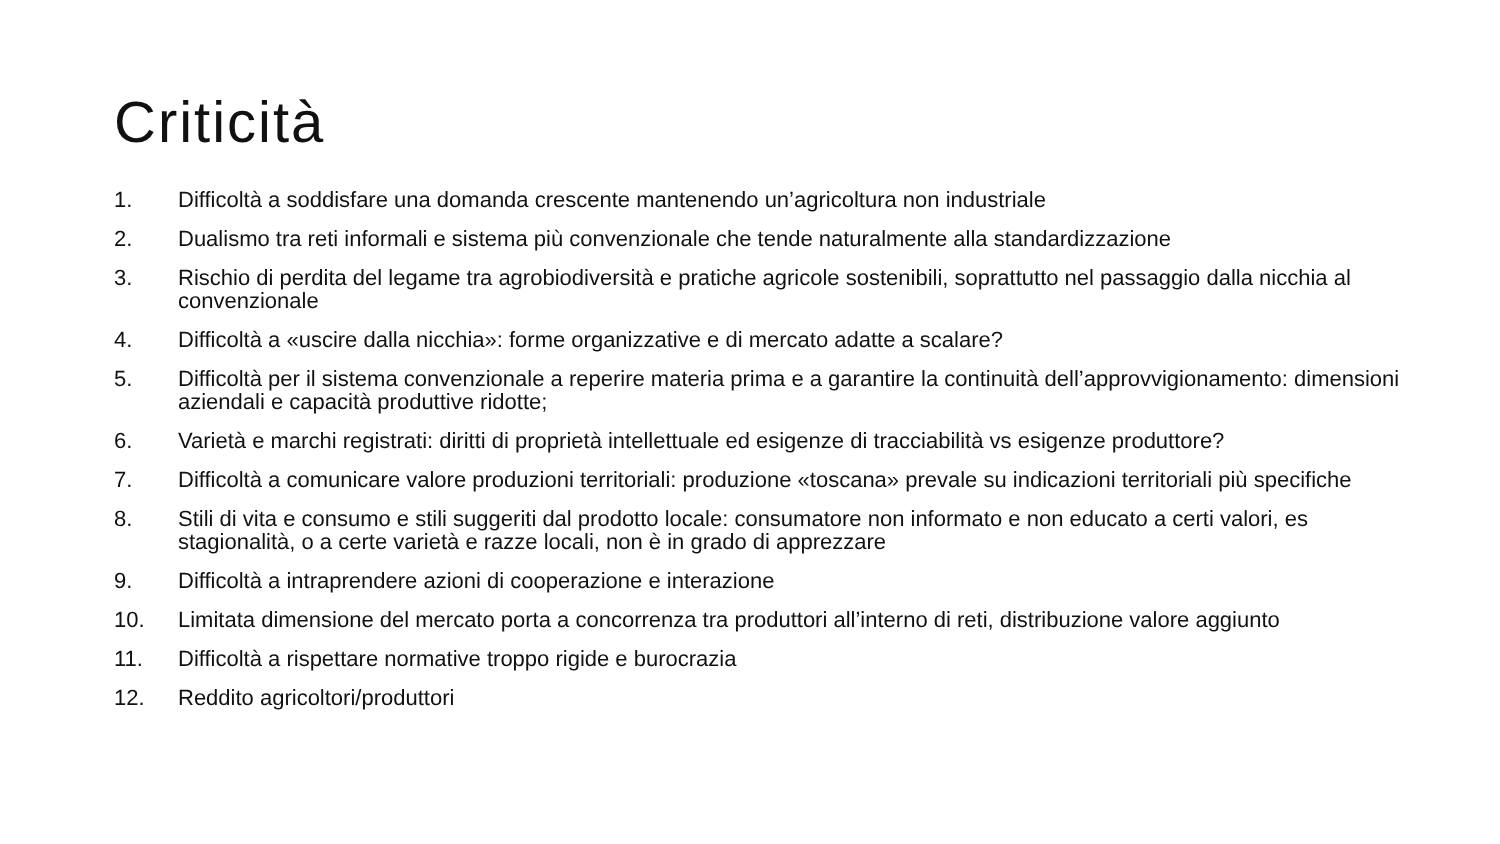Criticità
1. Difficoltà a soddisfare una domanda crescente mantenendo un’agricoltura non industriale
2. Dualismo tra reti informali e sistema più convenzionale che tende naturalmente alla standardizzazione
3. Rischio di perdita del legame tra agrobiodiversità e pratiche agricole sostenibili, soprattutto nel passaggio dalla nicchia al convenzionale
4. Difficoltà a «uscire dalla nicchia»: forme organizzative e di mercato adatte a scalare?
5. Difficoltà per il sistema convenzionale a reperire materia prima e a garantire la continuità dell’approvvigionamento: dimensioni aziendali e capacità produttive ridotte;
6. Varietà e marchi registrati: diritti di proprietà intellettuale ed esigenze di tracciabilità vs esigenze produttore?
7. Difficoltà a comunicare valore produzioni territoriali: produzione «toscana» prevale su indicazioni territoriali più specifiche
8. Stili di vita e consumo e stili suggeriti dal prodotto locale: consumatore non informato e non educato a certi valori, es stagionalità, o a certe varietà e razze locali, non è in grado di apprezzare
9. Difficoltà a intraprendere azioni di cooperazione e interazione
10. Limitata dimensione del mercato porta a concorrenza tra produttori all’interno di reti, distribuzione valore aggiunto
11. Difficoltà a rispettare normative troppo rigide e burocrazia
12. Reddito agricoltori/produttori